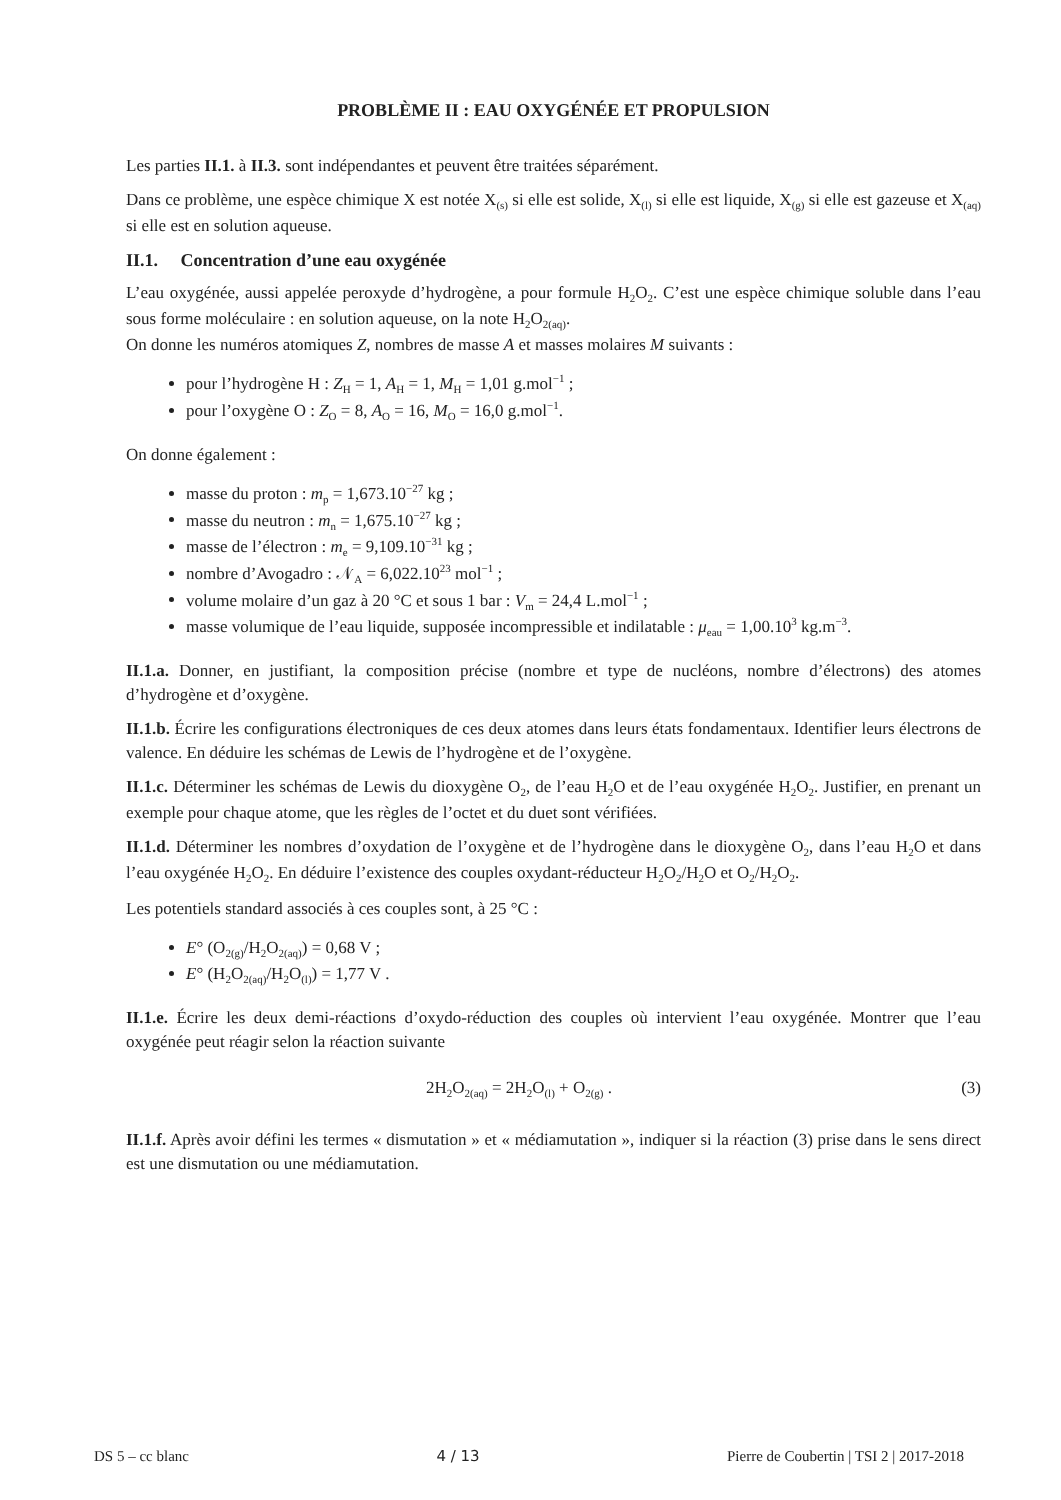PROBLÈME II : EAU OXYGÉNÉE ET PROPULSION
Les parties II.1. à II.3. sont indépendantes et peuvent être traitées séparément.
Dans ce problème, une espèce chimique X est notée X<sub>(s)</sub> si elle est solide, X<sub>(l)</sub> si elle est liquide, X<sub>(g)</sub> si elle est gazeuse et X<sub>(aq)</sub> si elle est en solution aqueuse.
II.1. Concentration d’une eau oxygénée
L’eau oxygénée, aussi appelée peroxyde d’hydrogène, a pour formule H<sub>2</sub>O<sub>2</sub>. C’est une espèce chimique soluble dans l’eau sous forme moléculaire : en solution aqueuse, on la note H<sub>2</sub>O<sub>2(aq)</sub>.
On donne les numéros atomiques Z, nombres de masse A et masses molaires M suivants :
pour l’hydrogène H : Z<sub>H</sub> = 1, A<sub>H</sub> = 1, M<sub>H</sub> = 1,01 g.mol<sup>−1</sup> ;
pour l’oxygène O : Z<sub>O</sub> = 8, A<sub>O</sub> = 16, M<sub>O</sub> = 16,0 g.mol<sup>−1</sup>.
On donne également :
masse du proton : m<sub>p</sub> = 1,673.10<sup>−27</sup> kg ;
masse du neutron : m<sub>n</sub> = 1,675.10<sup>−27</sup> kg ;
masse de l’électron : m<sub>e</sub> = 9,109.10<sup>−31</sup> kg ;
nombre d’Avogadro : 𝒩<sub>A</sub> = 6,022.10<sup>23</sup> mol<sup>−1</sup> ;
volume molaire d’un gaz à 20 °C et sous 1 bar : V<sub>m</sub> = 24,4 L.mol<sup>−1</sup> ;
masse volumique de l’eau liquide, supposée incompressible et indilatable : μ<sub>eau</sub> = 1,00.10<sup>3</sup> kg.m<sup>−3</sup>.
II.1.a. Donner, en justifiant, la composition précise (nombre et type de nucléons, nombre d’électrons) des atomes d’hydrogène et d’oxygène.
II.1.b. Écrire les configurations électroniques de ces deux atomes dans leurs états fondamentaux. Identifier leurs électrons de valence. En déduire les schémas de Lewis de l’hydrogène et de l’oxygène.
II.1.c. Déterminer les schémas de Lewis du dioxygène O<sub>2</sub>, de l’eau H<sub>2</sub>O et de l’eau oxygénée H<sub>2</sub>O<sub>2</sub>. Justifier, en prenant un exemple pour chaque atome, que les règles de l’octet et du duet sont vérifiées.
II.1.d. Déterminer les nombres d’oxydation de l’oxygène et de l’hydrogène dans le dioxygène O<sub>2</sub>, dans l’eau H<sub>2</sub>O et dans l’eau oxygénée H<sub>2</sub>O<sub>2</sub>. En déduire l’existence des couples oxydant-réducteur H<sub>2</sub>O<sub>2</sub>/H<sub>2</sub>O et O<sub>2</sub>/H<sub>2</sub>O<sub>2</sub>.
Les potentiels standard associés à ces couples sont, à 25 °C :
E° (O<sub>2(g)</sub>/H<sub>2</sub>O<sub>2(aq)</sub>) = 0,68 V ;
E° (H<sub>2</sub>O<sub>2(aq)</sub>/H<sub>2</sub>O<sub>(l)</sub>) = 1,77 V .
II.1.e. Écrire les deux demi-réactions d’oxydo-réduction des couples où intervient l’eau oxygénée. Montrer que l’eau oxygénée peut réagir selon la réaction suivante
2H<sub>2</sub>O<sub>2(aq)</sub> = 2H<sub>2</sub>O<sub>(l)</sub> + O<sub>2(g)</sub> . (3)
II.1.f. Après avoir défini les termes « dismutation » et « médiamutation », indiquer si la réaction (3) prise dans le sens direct est une dismutation ou une médiamutation.
DS 5 – cc blanc 4 / 13 Pierre de Coubertin | TSI 2 | 2017-2018